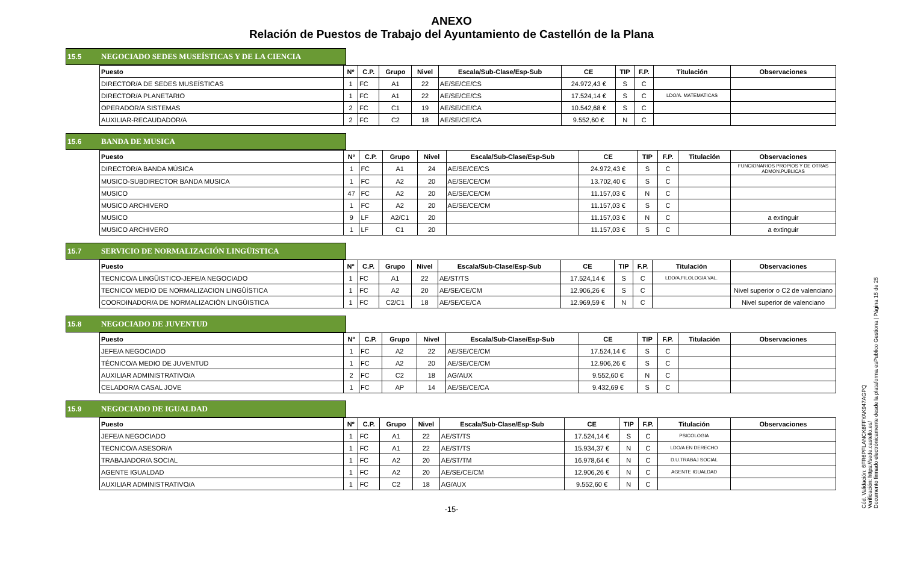ANEXO
Relación de Puestos de Trabajo del Ayuntamiento de Castellón de la Plana
15.5 NEGOCIADO SEDES MUSEÍSTICAS Y DE LA CIENCIA
| Puesto | Nº | C.P. | Grupo | Nivel | Escala/Sub-Clase/Esp-Sub | CE | TIP | F.P. | Titulación | Observaciones |
| --- | --- | --- | --- | --- | --- | --- | --- | --- | --- | --- |
| DIRECTOR/A DE SEDES MUSEÍSTICAS | 1 | FC | A1 | 22 | AE/SE/CE/CS | 24.972,43 € | S | C | | |
| DIRECTOR/A PLANETARIO | 1 | FC | A1 | 22 | AE/SE/CE/CS | 17.524,14 € | S | C | LDO/A. MATEMATICAS | |
| OPERADOR/A SISTEMAS | 2 | FC | C1 | 19 | AE/SE/CE/CA | 10.542,68 € | S | C | | |
| AUXILIAR-RECAUDADOR/A | 2 | FC | C2 | 18 | AE/SE/CE/CA | 9.552,60 € | N | C | | |
15.6 BANDA DE MUSICA
| Puesto | Nº | C.P. | Grupo | Nivel | Escala/Sub-Clase/Esp-Sub | CE | TIP | F.P. | Titulación | Observaciones |
| --- | --- | --- | --- | --- | --- | --- | --- | --- | --- | --- |
| DIRECTOR/A BANDA MÚSICA | 1 | FC | A1 | 24 | AE/SE/CE/CS | 24.972,43 € | S | C | | FUNCIONARIOS PROPIOS Y DE OTRAS ADMON.PUBLICAS |
| MUSICO-SUBDIRECTOR BANDA MUSICA | 1 | FC | A2 | 20 | AE/SE/CE/CM | 13.702,40 € | S | C | | |
| MUSICO | 47 | FC | A2 | 20 | AE/SE/CE/CM | 11.157,03 € | N | C | | |
| MUSICO ARCHIVERO | 1 | FC | A2 | 20 | AE/SE/CE/CM | 11.157,03 € | S | C | | |
| MUSICO | 9 | LF | A2/C1 | 20 | | 11.157,03 € | N | C | | a extinguir |
| MUSICO ARCHIVERO | 1 | LF | C1 | 20 | | 11.157,03 € | S | C | | a extinguir |
15.7 SERVICIO DE NORMALIZACIÓN LINGÜISTICA
| Puesto | Nº | C.P. | Grupo | Nivel | Escala/Sub-Clase/Esp-Sub | CE | TIP | F.P. | Titulación | Observaciones |
| --- | --- | --- | --- | --- | --- | --- | --- | --- | --- | --- |
| TECNICO/A LINGÜISTICO-JEFE/A NEGOCIADO | 1 | FC | A1 | 22 | AE/ST/TS | 17.524,14 € | S | C | LDO/A.FILOLOGIA VAL. | |
| TECNICO/ MEDIO DE NORMALIZACION LINGÜÍSTICA | 1 | FC | A2 | 20 | AE/SE/CE/CM | 12.906,26 € | S | C | | Nivel superior o C2 de valenciano |
| COORDINADOR/A DE NORMALIZACIÓN LINGÜISTICA | 1 | FC | C2/C1 | 18 | AE/SE/CE/CA | 12.969,59 € | N | C | | Nivel superior de valenciano |
15.8 NEGOCIADO DE JUVENTUD
| Puesto | Nº | C.P. | Grupo | Nivel | Escala/Sub-Clase/Esp-Sub | CE | TIP | F.P. | Titulación | Observaciones |
| --- | --- | --- | --- | --- | --- | --- | --- | --- | --- | --- |
| JEFE/A NEGOCIADO | 1 | FC | A2 | 22 | AE/SE/CE/CM | 17.524,14 € | S | C | | |
| TÉCNICO/A MEDIO DE JUVENTUD | 1 | FC | A2 | 20 | AE/SE/CE/CM | 12.906,26 € | S | C | | |
| AUXILIAR ADMINISTRATIVO/A | 2 | FC | C2 | 18 | AG/AUX | 9.552,60 € | N | C | | |
| CELADOR/A CASAL JOVE | 1 | FC | AP | 14 | AE/SE/CE/CA | 9.432,69 € | S | C | | |
15.9 NEGOCIADO DE IGUALDAD
| Puesto | Nº | C.P. | Grupo | Nivel | Escala/Sub-Clase/Esp-Sub | CE | TIP | F.P. | Titulación | Observaciones |
| --- | --- | --- | --- | --- | --- | --- | --- | --- | --- | --- |
| JEFE/A NEGOCIADO | 1 | FC | A1 | 22 | AE/ST/TS | 17.524,14 € | S | C | PSICOLOGIA | |
| TECNICO/A ASESOR/A | 1 | FC | A1 | 22 | AE/ST/TS | 15.934,37 € | N | C | LDO/A EN DERECHO | |
| TRABAJADOR/A SOCIAL | 1 | FC | A2 | 20 | AE/ST/TM | 16.978,64 € | N | C | D.U.TRABAJ SOCIAL | |
| AGENTE IGUALDAD | 1 | FC | A2 | 20 | AE/SE/CE/CM | 12.906,26 € | N | C | AGENTE IGUALDAD | |
| AUXILIAR ADMINISTRATIVO/A | 1 | FC | C2 | 18 | AG/AUX | 9.552,60 € | N | C | | |
-15-
Cód. Validación: 6FR6PFLANCK6FFYAK947AGPQ
Verificación: https://sede.castello.es/
Documento firmado electrónicamente desde la plataforma esPublico Gestiona | Página 15 de 25